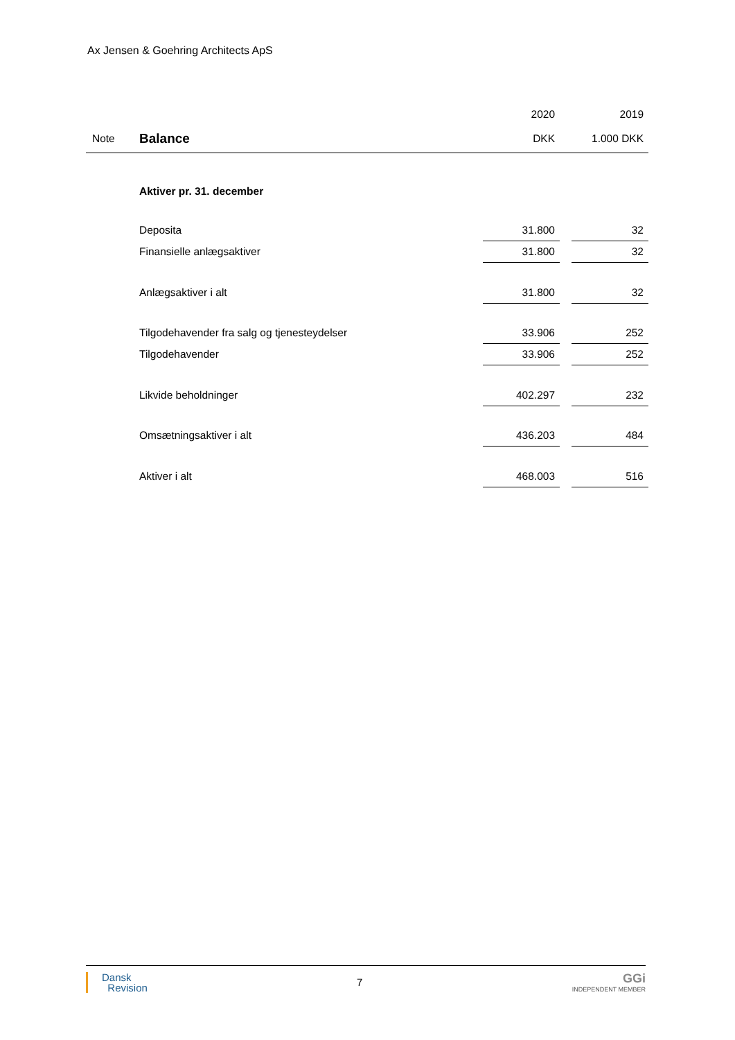Ax Jensen & Goehring Architects ApS
| | | 2020 | | 2019 |
| --- | --- | --- | --- | --- |
| Note | Balance | DKK | | 1.000 DKK |
| | Aktiver pr. 31. december | | | |
| | Deposita | 31.800 | | 32 |
| | Finansielle anlægsaktiver | 31.800 | | 32 |
| | Anlægsaktiver i alt | 31.800 | | 32 |
| | Tilgodehavender fra salg og tjenesteydelser | 33.906 | | 252 |
| | Tilgodehavender | 33.906 | | 252 |
| | Likvide beholdninger | 402.297 | | 232 |
| | Omsætningsaktiver i alt | 436.203 | | 484 |
| | Aktiver i alt | 468.003 | | 516 |
Dansk
Revision
7
GGi
INDEPENDENT MEMBER